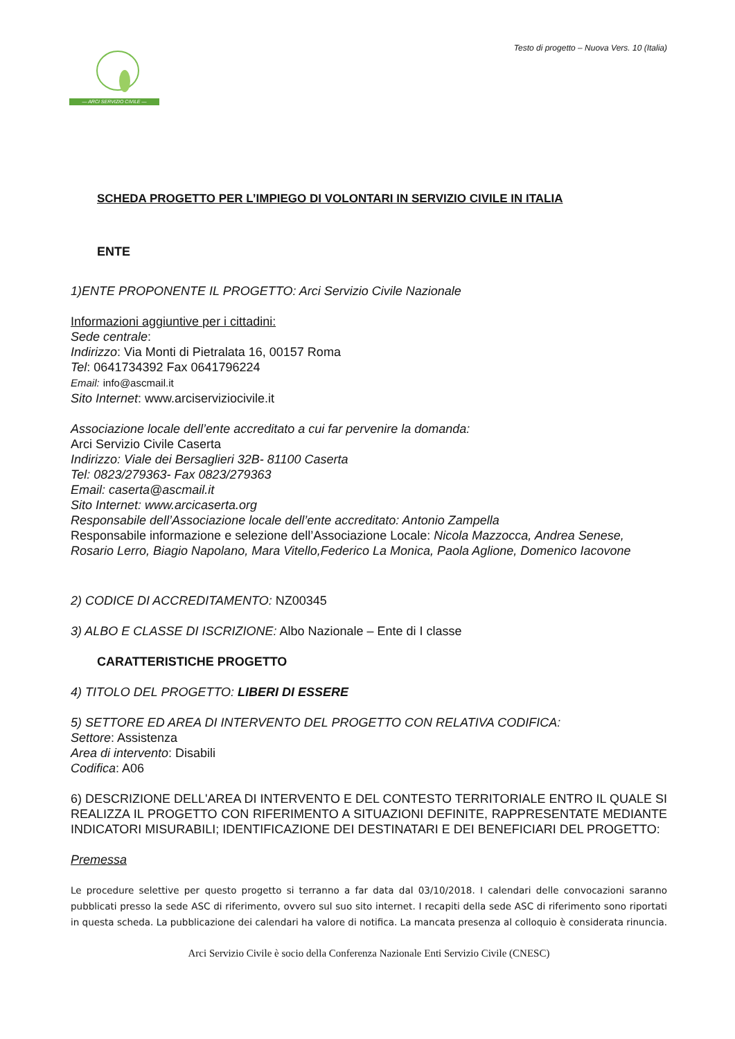— ARCI SERVIZIO CIVILE —
Testo di progetto – Nuova Vers. 10 (Italia)
SCHEDA PROGETTO PER L’IMPIEGO DI VOLONTARI IN SERVIZIO CIVILE IN ITALIA
ENTE
1)ENTE PROPONENTE IL PROGETTO: Arci Servizio Civile Nazionale
Informazioni aggiuntive per i cittadini:
Sede centrale:
Indirizzo: Via Monti di Pietralata 16, 00157 Roma
Tel: 0641734392 Fax 0641796224
Email: info@ascmail.it
Sito Internet: www.arciserviziocivile.it
Associazione locale dell’ente accreditato a cui far pervenire la domanda:
Arci Servizio Civile Caserta
Indirizzo: Viale dei Bersaglieri 32B- 81100 Caserta
Tel: 0823/279363- Fax 0823/279363
Email: caserta@ascmail.it
Sito Internet: www.arcicaserta.org
Responsabile dell’Associazione locale dell’ente accreditato: Antonio Zampella
Responsabile informazione e selezione dell’Associazione Locale: Nicola Mazzocca, Andrea Senese, Rosario Lerro, Biagio Napolano, Mara Vitello,Federico La Monica, Paola Aglione, Domenico Iacovone
2) CODICE DI ACCREDITAMENTO: NZ00345
3) ALBO E CLASSE DI ISCRIZIONE: Albo Nazionale – Ente di I classe
CARATTERISTICHE PROGETTO
4) TITOLO DEL PROGETTO: LIBERI DI ESSERE
5) SETTORE ED AREA DI INTERVENTO DEL PROGETTO CON RELATIVA CODIFICA:
Settore: Assistenza
Area di intervento: Disabili
Codifica: A06
6) DESCRIZIONE DELL'AREA DI INTERVENTO E DEL CONTESTO TERRITORIALE ENTRO IL QUALE SI REALIZZA IL PROGETTO CON RIFERIMENTO A SITUAZIONI DEFINITE, RAPPRESENTATE MEDIANTE INDICATORI MISURABILI; IDENTIFICAZIONE DEI DESTINATARI E DEI BENEFICIARI DEL PROGETTO:
Premessa
Le procedure selettive per questo progetto si terranno a far data dal 03/10/2018. I calendari delle convocazioni saranno pubblicati presso la sede ASC di riferimento, ovvero sul suo sito internet. I recapiti della sede ASC di riferimento sono riportati in questa scheda. La pubblicazione dei calendari ha valore di notifica. La mancata presenza al colloquio è considerata rinuncia.
Arci Servizio Civile è socio della Conferenza Nazionale Enti Servizio Civile (CNESC)